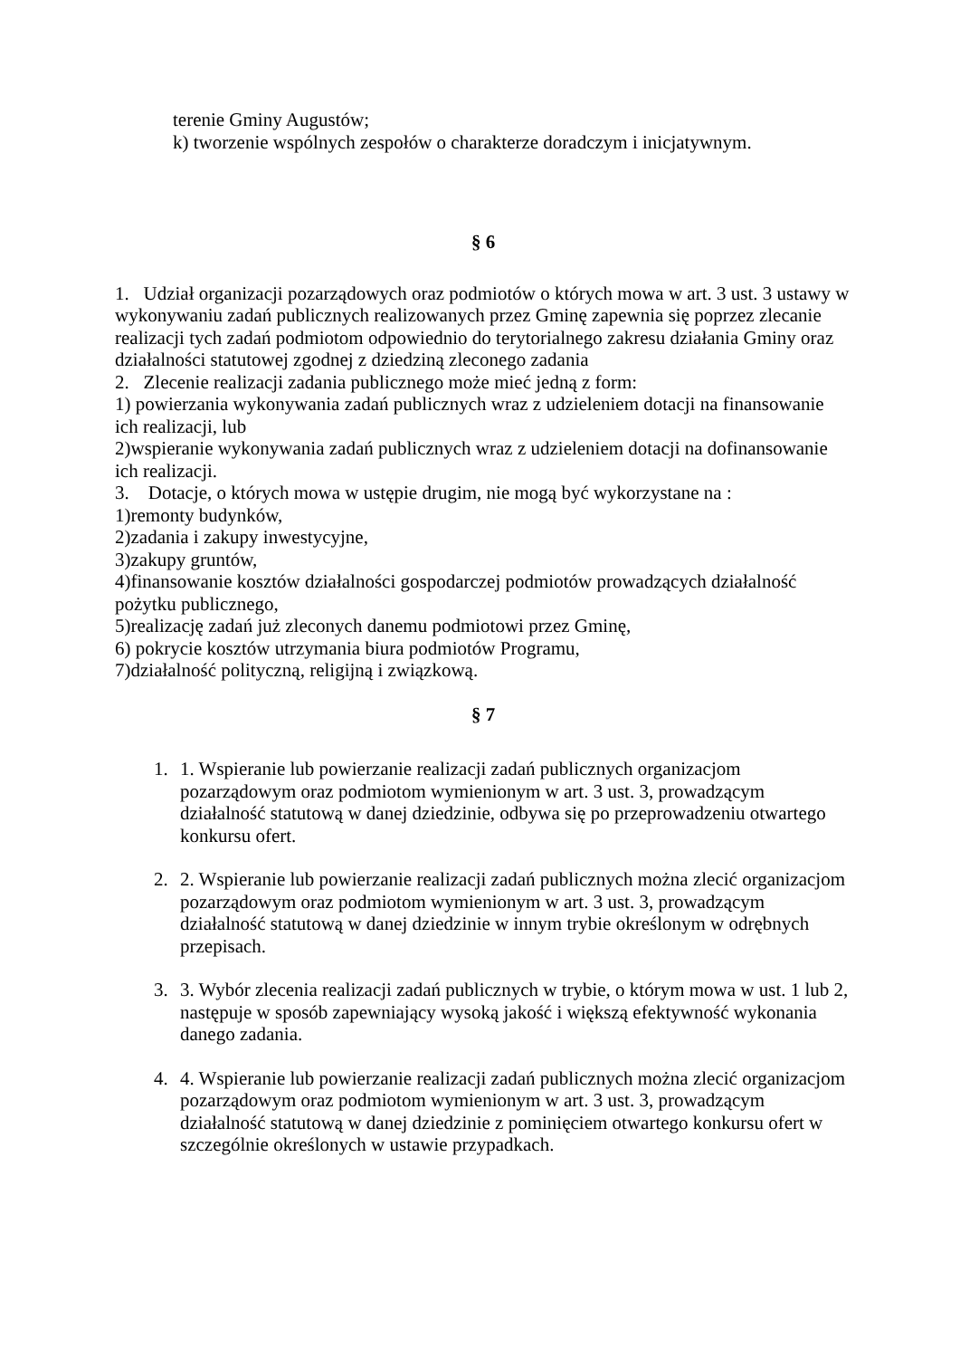terenie Gminy Augustów;
k) tworzenie wspólnych zespołów o charakterze doradczym i inicjatywnym.
§ 6
1. Udział organizacji pozarządowych oraz podmiotów o których mowa w art. 3 ust. 3 ustawy w wykonywaniu zadań publicznych realizowanych przez Gminę zapewnia się poprzez zlecanie realizacji tych zadań podmiotom odpowiednio do terytorialnego zakresu działania Gminy oraz działalności statutowej zgodnej z dziedziną zleconego zadania
2. Zlecenie realizacji zadania publicznego może mieć jedną z form:
1) powierzania wykonywania zadań publicznych wraz z udzieleniem dotacji na finansowanie ich realizacji, lub
2)wspieranie wykonywania zadań publicznych wraz z udzieleniem dotacji na dofinansowanie ich realizacji.
3. Dotacje, o których mowa w ustępie drugim, nie mogą być wykorzystane na :
1)remonty budynków,
2)zadania i zakupy inwestycyjne,
3)zakupy gruntów,
4)finansowanie kosztów działalności gospodarczej podmiotów prowadzących działalność pożytku publicznego,
5)realizację zadań już zleconych danemu podmiotowi przez Gminę,
6) pokrycie kosztów utrzymania biura podmiotów Programu,
7)działalność polityczną, religijną i związkową.
§ 7
1. 1. Wspieranie lub powierzanie realizacji zadań publicznych organizacjom pozarządowym oraz podmiotom wymienionym w art. 3 ust. 3, prowadzącym działalność statutową w danej dziedzinie, odbywa się po przeprowadzeniu otwartego konkursu ofert.
2. 2. Wspieranie lub powierzanie realizacji zadań publicznych można zlecić organizacjom pozarządowym oraz podmiotom wymienionym w art. 3 ust. 3, prowadzącym działalność statutową w danej dziedzinie w innym trybie określonym w odrębnych przepisach.
3. 3. Wybór zlecenia realizacji zadań publicznych w trybie, o którym mowa w ust. 1 lub 2, następuje w sposób zapewniający wysoką jakość i większą efektywność wykonania danego zadania.
4. 4. Wspieranie lub powierzanie realizacji zadań publicznych można zlecić organizacjom pozarządowym oraz podmiotom wymienionym w art. 3 ust. 3, prowadzącym działalność statutową w danej dziedzinie z pominięciem otwartego konkursu ofert w szczególnie określonych w ustawie przypadkach.